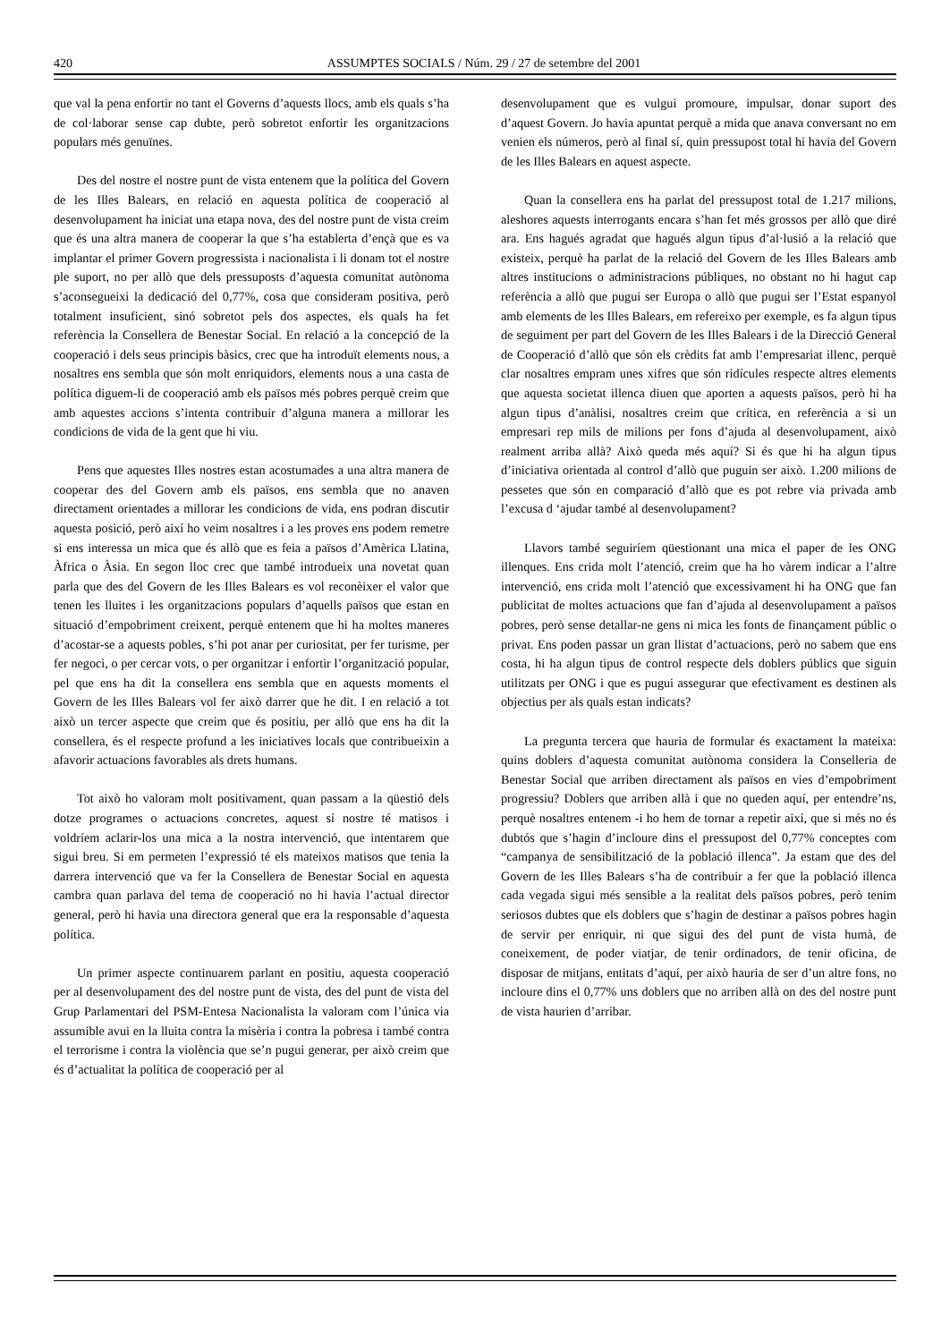420 ASSUMPTES SOCIALS / Núm. 29 / 27 de setembre del 2001
que val la pena enfortir no tant el Governs d’aquests llocs, amb els quals s’ha de col·laborar sense cap dubte, però sobretot enfortir les organitzacions populars més genuïnes.
Des del nostre el nostre punt de vista entenem que la política del Govern de les Illes Balears, en relació en aquesta política de cooperació al desenvolupament ha iniciat una etapa nova, des del nostre punt de vista creim que és una altra manera de cooperar la que s’ha establerta d’ençà que es va implantar el primer Govern progressista i nacionalista i li donam tot el nostre ple suport, no per allò que dels pressuposts d’aquesta comunitat autònoma s’aconsegueixi la dedicació del 0,77%, cosa que consideram positiva, però totalment insuficient, sinó sobretot pels dos aspectes, els quals ha fet referència la Consellera de Benestar Social. En relació a la concepció de la cooperació i dels seus principis bàsics, crec que ha introduït elements nous, a nosaltres ens sembla que són molt enriquidors, elements nous a una casta de política diguem-li de cooperació amb els països més pobres perquè creim que amb aquestes accions s’intenta contribuir d’alguna manera a millorar les condicions de vida de la gent que hi viu.
Pens que aquestes Illes nostres estan acostumades a una altra manera de cooperar des del Govern amb els països, ens sembla que no anaven directament orientades a millorar les condicions de vida, ens podran discutir aquesta posició, però així ho veim nosaltres i a les proves ens podem remetre si ens interessa un mica que és allò que es feia a països d’Amèrica Llatina, Àfrica o Àsia. En segon lloc crec que també introdueix una novetat quan parla que des del Govern de les Illes Balears es vol reconèixer el valor que tenen les lluites i les organitzacions populars d’aquells països que estan en situació d’empobriment creixent, perquè entenem que hi ha moltes maneres d’acostar-se a aquests pobles, s’hi pot anar per curiositat, per fer turisme, per fer negoci, o per cercar vots, o per organitzar i enfortir l’organització popular, pel que ens ha dit la consellera ens sembla que en aquests moments el Govern de les Illes Balears vol fer això darrer que he dit. I en relació a tot això un tercer aspecte que creim que és positiu, per allò que ens ha dit la consellera, és el respecte profund a les iniciatives locals que contribueixin a afavorir actuacions favorables als drets humans.
Tot això ho valoram molt positivament, quan passam a la qüestió dels dotze programes o actuacions concretes, aquest sí nostre té matisos i voldríem aclarir-los una mica a la nostra intervenció, que intentarem que sigui breu. Si em permeten l’expressió té els mateixos matisos que tenia la darrera intervenció que va fer la Consellera de Benestar Social en aquesta cambra quan parlava del tema de cooperació no hi havia l’actual director general, però hi havia una directora general que era la responsable d’aquesta política.
Un primer aspecte continuarem parlant en positiu, aquesta cooperació per al desenvolupament des del nostre punt de vista, des del punt de vista del Grup Parlamentari del PSM-Entesa Nacionalista la valoram com l’única via assumible avui en la lluita contra la misèria i contra la pobresa i també contra el terrorisme i contra la violència que se’n pugui generar, per això creim que és d’actualitat la política de cooperació per al
desenvolupament que es vulgui promoure, impulsar, donar suport des d’aquest Govern. Jo havia apuntat perquè a mida que anava conversant no em venien els números, però al final sí, quin pressupost total hi havia del Govern de les Illes Balears en aquest aspecte.
Quan la consellera ens ha parlat del pressupost total de 1.217 milions, aleshores aquests interrogants encara s’han fet més grossos per allò que diré ara. Ens hagués agradat que hagués algun tipus d’al·lusió a la relació que existeix, perquè ha parlat de la relació del Govern de les Illes Balears amb altres institucions o administracions públiques, no obstant no hi hagut cap referència a allò que pugui ser Europa o allò que pugui ser l’Estat espanyol amb elements de les Illes Balears, em refereixo per exemple, es fa algun tipus de seguiment per part del Govern de les Illes Balears i de la Direcció General de Cooperació d’allò que són els crèdits fat amb l’empresariat illenc, perquè clar nosaltres empram unes xifres que són ridícules respecte altres elements que aquesta societat illenca diuen que aporten a aquests països, però hi ha algun tipus d’anàlisi, nosaltres creim que crítica, en referència a si un empresari rep mils de milions per fons d’ajuda al desenvolupament, això realment arriba allà? Això queda més aquí? Si és que hi ha algun tipus d’iniciativa orientada al control d’allò que puguin ser això. 1.200 milions de pessetes que són en comparació d’allò que es pot rebre via privada amb l’excusa d ‘ajudar també al desenvolupament?
Llavors també seguiríem qüestionant una mica el paper de les ONG illenques. Ens crida molt l’atenció, creim que ha ho vàrem indicar a l’altre intervenció, ens crida molt l’atenció que excessivament hi ha ONG que fan publicitat de moltes actuacions que fan d’ajuda al desenvolupament a països pobres, però sense detallar-ne gens ni mica les fonts de finançament públic o privat. Ens poden passar un gran llistat d’actuacions, però no sabem que ens costa, hi ha algun tipus de control respecte dels doblers públics que siguin utilitzats per ONG i que es pugui assegurar que efectivament es destinen als objectius per als quals estan indicats?
La pregunta tercera que hauria de formular és exactament la mateixa: quins doblers d’aquesta comunitat autònoma considera la Conselleria de Benestar Social que arriben directament als països en vies d’empobriment progressiu? Doblers que arriben allà i que no queden aquí, per entendre’ns, perquè nosaltres entenem -i ho hem de tornar a repetir així, que si més no és dubtós que s’hagin d’incloure dins el pressupost del 0,77% conceptes com “campanya de sensibilització de la població illenca”. Ja estam que des del Govern de les Illes Balears s’ha de contribuir a fer que la població illenca cada vegada sigui més sensible a la realitat dels països pobres, però tenim seriosos dubtes que els doblers que s’hagin de destinar a països pobres hagin de servir per enriquir, ni que sigui des del punt de vista humà, de coneixement, de poder viatjar, de tenir ordinadors, de tenir oficina, de disposar de mitjans, entitats d’aquí, per això hauria de ser d’un altre fons, no incloure dins el 0,77% uns doblers que no arriben allà on des del nostre punt de vista haurien d’arribar.